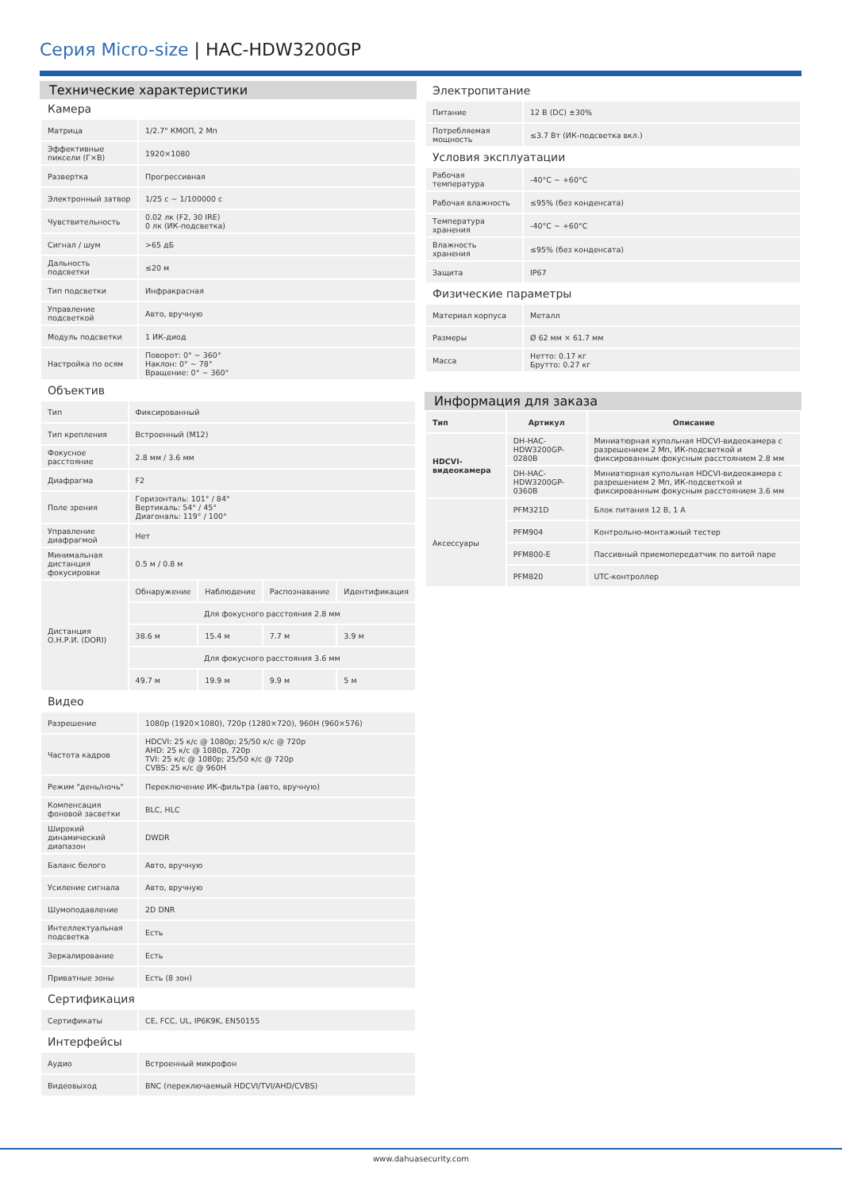Серия Micro-size | HAC-HDW3200GP
Технические характеристики
Камера
| Матрица | 1/2.7" КМОП, 2 Мп |
| Эффективные пиксели (Г×В) | 1920×1080 |
| Развертка | Прогрессивная |
| Электронный затвор | 1/25 с ~ 1/100000 с |
| Чувствительность | 0.02 лк (F2, 30 IRE) 0 лк (ИК-подсветка) |
| Сигнал / шум | >65 дБ |
| Дальность подсветки | ≤20 м |
| Тип подсветки | Инфракрасная |
| Управление подсветкой | Авто, вручную |
| Модуль подсветки | 1 ИК-диод |
| Настройка по осям | Поворот: 0° ~ 360° Наклон: 0° ~ 78° Вращение: 0° ~ 360° |
Объектив
| Тип | Фиксированный | | | |
| Тип крепления | Встроенный (M12) | | | |
| Фокусное расстояние | 2.8 мм / 3.6 мм | | | |
| Диафрагма | F2 | | | |
| Поле зрения | Горизонталь: 101° / 84° Вертикаль: 54° / 45° Диагональ: 119° / 100° | | | |
| Управление диафрагмой | Нет | | | |
| Минимальная дистанция фокусировки | 0.5 м / 0.8 м | | | |
| Дистанция О.Н.Р.И. (DORI) | Обнаружение | Наблюдение | Распознавание | Идентификация |
| | Для фокусного расстояния 2.8 мм | | | |
| | 38.6 м | 15.4 м | 7.7 м | 3.9 м |
| | Для фокусного расстояния 3.6 мм | | | |
| | 49.7 м | 19.9 м | 9.9 м | 5 м |
Видео
| Разрешение | 1080p (1920×1080), 720p (1280×720), 960H (960×576) |
| Частота кадров | HDCVI: 25 к/с @ 1080p; 25/50 к/с @ 720p AHD: 25 к/с @ 1080p, 720p TVI: 25 к/с @ 1080p; 25/50 к/с @ 720p CVBS: 25 к/с @ 960H |
| Режим "день/ночь" | Переключение ИК-фильтра (авто, вручную) |
| Компенсация фоновой засветки | BLC, HLC |
| Широкий динамический диапазон | DWDR |
| Баланс белого | Авто, вручную |
| Усиление сигнала | Авто, вручную |
| Шумоподавление | 2D DNR |
| Интеллектуальная подсветка | Есть |
| Зеркалирование | Есть |
| Приватные зоны | Есть (8 зон) |
Сертификация
| Сертификаты | CE, FCC, UL, IP6K9K, EN50155 |
Интерфейсы
| Аудио | Встроенный микрофон |
| Видеовыход | BNC (переключаемый HDCVI/TVI/AHD/CVBS) |
Электропитание
| Питание | 12 В (DC) ±30% |
| Потребляемая мощность | ≤3.7 Вт (ИК-подсветка вкл.) |
Условия эксплуатации
| Рабочая температура | -40°C ~ +60°C |
| Рабочая влажность | ≤95% (без конденсата) |
| Температура хранения | -40°C ~ +60°C |
| Влажность хранения | ≤95% (без конденсата) |
| Защита | IP67 |
Физические параметры
| Материал корпуса | Металл |
| Размеры | Ø 62 мм × 61.7 мм |
| Масса | Нетто: 0.17 кг Брутто: 0.27 кг |
Информация для заказа
| Тип | Артикул | Описание |
| --- | --- | --- |
| HDCVI-видеокамера | DH-HAC-HDW3200GP-0280B | Миниатюрная купольная HDCVI-видеокамера с разрешением 2 Мп, ИК-подсветкой и фиксированным фокусным расстоянием 2.8 мм |
| | DH-HAC-HDW3200GP-0360B | Миниатюрная купольная HDCVI-видеокамера с разрешением 2 Мп, ИК-подсветкой и фиксированным фокусным расстоянием 3.6 мм |
| Аксессуары | PFM321D | Блок питания 12 В, 1 А |
| | PFM904 | Контрольно-монтажный тестер |
| | PFM800-E | Пассивный приемопередатчик по витой паре |
| | PFM820 | UTC-контроллер |
www.dahuasecurity.com